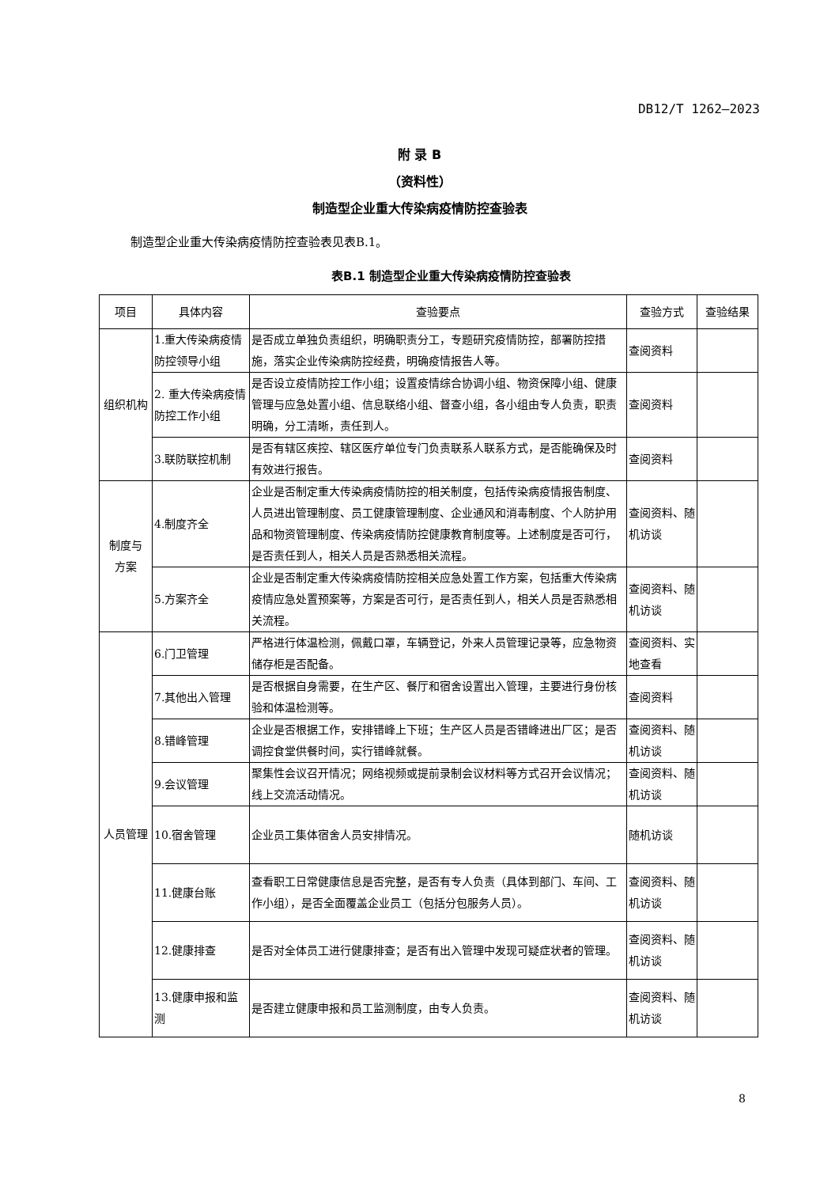DB12/T 1262—2023
附 录 B
（资料性）
制造型企业重大传染病疫情防控查验表
制造型企业重大传染病疫情防控查验表见表B.1。
表B.1 制造型企业重大传染病疫情防控查验表
| 项目 | 具体内容 | 查验要点 | 查验方式 | 查验结果 |
| --- | --- | --- | --- | --- |
| 组织机构 | 1.重大传染病疫情防控领导小组 | 是否成立单独负责组织，明确职责分工，专题研究疫情防控，部署防控措施，落实企业传染病防控经费，明确疫情报告人等。 | 查阅资料 | |
| | 2. 重大传染病疫情防控工作小组 | 是否设立疫情防控工作小组；设置疫情综合协调小组、物资保障小组、健康管理与应急处置小组、信息联络小组、督查小组，各小组由专人负责，职责明确，分工清晰，责任到人。 | 查阅资料 | |
| | 3.联防联控机制 | 是否有辖区疾控、辖区医疗单位专门负责联系人联系方式，是否能确保及时有效进行报告。 | 查阅资料 | |
| 制度与 方案 | 4.制度齐全 | 企业是否制定重大传染病疫情防控的相关制度，包括传染病疫情报告制度、人员进出管理制度、员工健康管理制度、企业通风和消毒制度、个人防护用品和物资管理制度、传染病疫情防控健康教育制度等。上述制度是否可行，是否责任到人，相关人员是否熟悉相关流程。 | 查阅资料、随机访谈 | |
| | 5.方案齐全 | 企业是否制定重大传染病疫情防控相关应急处置工作方案，包括重大传染病疫情应急处置预案等，方案是否可行，是否责任到人，相关人员是否熟悉相关流程。 | 查阅资料、随机访谈 | |
| 人员管理 | 6.门卫管理 | 严格进行体温检测，佩戴口罩，车辆登记，外来人员管理记录等，应急物资储存柜是否配备。 | 查阅资料、实地查看 | |
| | 7.其他出入管理 | 是否根据自身需要，在生产区、餐厅和宿舍设置出入管理，主要进行身份核验和体温检测等。 | 查阅资料 | |
| | 8.错峰管理 | 企业是否根据工作，安排错峰上下班；生产区人员是否错峰进出厂区；是否调控食堂供餐时间，实行错峰就餐。 | 查阅资料、随机访谈 | |
| | 9.会议管理 | 聚集性会议召开情况；网络视频或提前录制会议材料等方式召开会议情况；线上交流活动情况。 | 查阅资料、随机访谈 | |
| | 10.宿舍管理 | 企业员工集体宿舍人员安排情况。 | 随机访谈 | |
| | 11.健康台账 | 查看职工日常健康信息是否完整，是否有专人负责（具体到部门、车间、工作小组），是否全面覆盖企业员工（包括分包服务人员）。 | 查阅资料、随机访谈 | |
| | 12.健康排查 | 是否对全体员工进行健康排查；是否有出入管理中发现可疑症状者的管理。 | 查阅资料、随机访谈 | |
| | 13.健康申报和监测 | 是否建立健康申报和员工监测制度，由专人负责。 | 查阅资料、随机访谈 | |
8